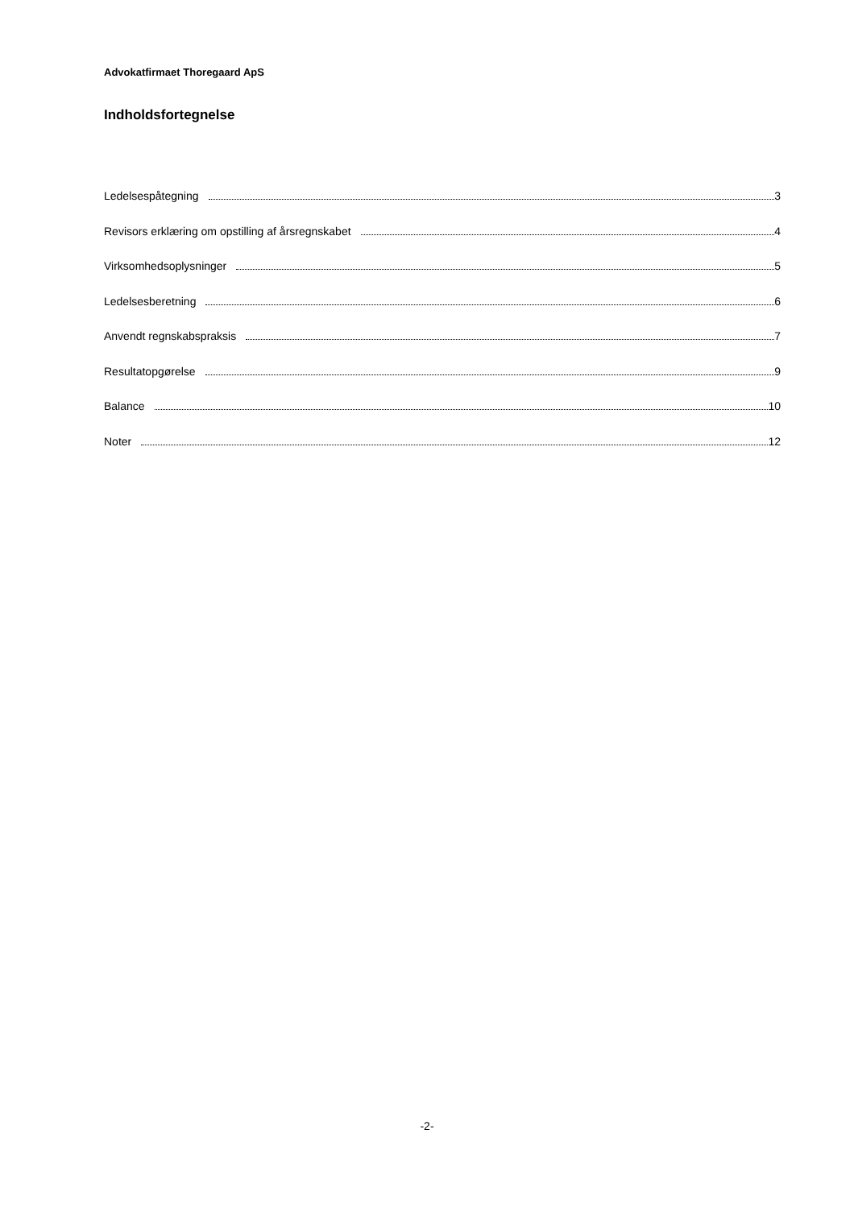Advokatfirmaet Thoregaard ApS
Indholdsfortegnelse
Ledelsespåtegning 3
Revisors erklæring om opstilling af årsregnskabet 4
Virksomhedsoplysninger 5
Ledelsesberetning 6
Anvendt regnskabspraksis 7
Resultatopgørelse 9
Balance 10
Noter 12
-2-